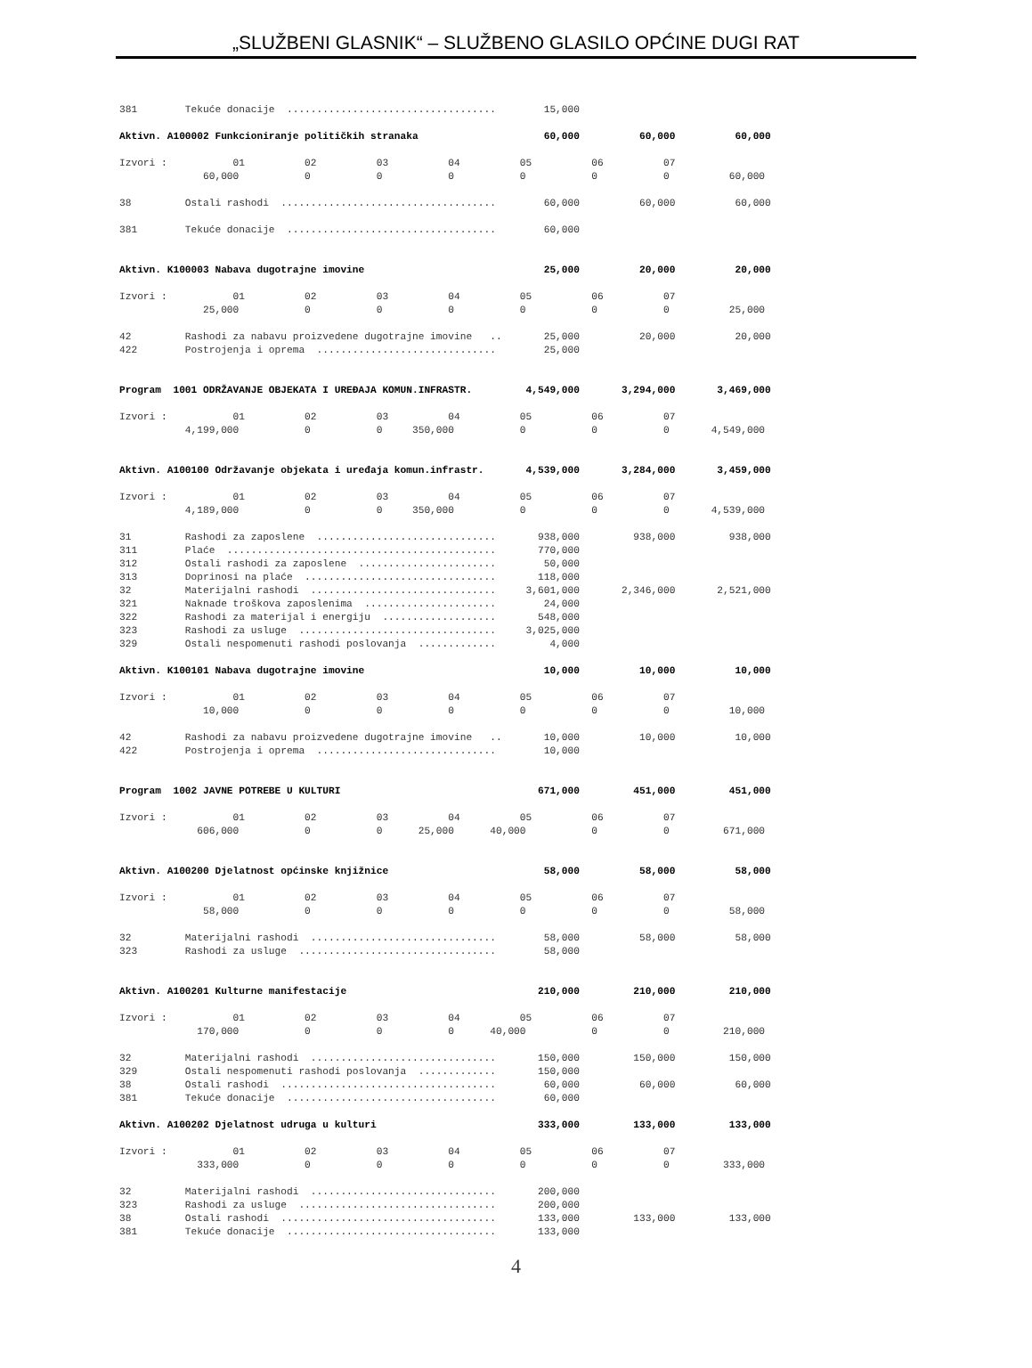„SLUŽBENI GLASNIK“ – SLUŽBENO GLASILO OPĆINE DUGI RAT
381        Tekuće donacije  ...................................        15,000

Aktivn. A100002 Funkcioniranje političkih stranaka                     60,000          60,000          60,000

Izvori :           01          02          03          04          05          06          07
              60,000           0           0           0           0           0           0          60,000

38         Ostali rashodi  ....................................        60,000          60,000          60,000

381        Tekuće donacije  ...................................        60,000


Aktivn. K100003 Nabava dugotrajne imovine                              25,000          20,000          20,000

Izvori :           01          02          03          04          05          06          07
              25,000           0           0           0           0           0           0          25,000

42         Rashodi za nabavu proizvedene dugotrajne imovine   ..       25,000          20,000          20,000
422        Postrojenja i oprema  ..............................        25,000


Program  1001 ODRŽAVANJE OBJEKATA I UREĐAJA KOMUN.INFRASTR.         4,549,000       3,294,000       3,469,000

Izvori :           01          02          03          04          05          06          07
           4,199,000           0           0     350,000           0           0           0       4,549,000


Aktivn. A100100 Održavanje objekata i uređaja komun.infrastr.       4,539,000       3,284,000       3,459,000

Izvori :           01          02          03          04          05          06          07
           4,189,000           0           0     350,000           0           0           0       4,539,000

31         Rashodi za zaposlene  ..............................       938,000         938,000         938,000
311        Plaće  .............................................       770,000
312        Ostali rashodi za zaposlene  .......................        50,000
313        Doprinosi na plaće  ................................       118,000
32         Materijalni rashodi  ...............................     3,601,000       2,346,000       2,521,000
321        Naknade troškova zaposlenima  ......................        24,000
322        Rashodi za materijal i energiju  ...................       548,000
323        Rashodi za usluge  .................................     3,025,000
329        Ostali nespomenuti rashodi poslovanja  .............         4,000

Aktivn. K100101 Nabava dugotrajne imovine                              10,000          10,000          10,000

Izvori :           01          02          03          04          05          06          07
              10,000           0           0           0           0           0           0          10,000

42         Rashodi za nabavu proizvedene dugotrajne imovine   ..       10,000          10,000          10,000
422        Postrojenja i oprema  ..............................        10,000


Program  1002 JAVNE POTREBE U KULTURI                                 671,000         451,000         451,000

Izvori :           01          02          03          04          05          06          07
             606,000           0           0      25,000      40,000           0           0         671,000


Aktivn. A100200 Djelatnost općinske knjižnice                          58,000          58,000          58,000

Izvori :           01          02          03          04          05          06          07
              58,000           0           0           0           0           0           0          58,000

32         Materijalni rashodi  ...............................        58,000          58,000          58,000
323        Rashodi za usluge  .................................        58,000


Aktivn. A100201 Kulturne manifestacije                                210,000         210,000         210,000

Izvori :           01          02          03          04          05          06          07
             170,000           0           0           0      40,000           0           0         210,000

32         Materijalni rashodi  ...............................       150,000         150,000         150,000
329        Ostali nespomenuti rashodi poslovanja  .............       150,000
38         Ostali rashodi  ....................................        60,000          60,000          60,000
381        Tekuće donacije  ...................................        60,000

Aktivn. A100202 Djelatnost udruga u kulturi                           333,000         133,000         133,000

Izvori :           01          02          03          04          05          06          07
             333,000           0           0           0           0           0           0         333,000

32         Materijalni rashodi  ...............................       200,000
323        Rashodi za usluge  .................................       200,000
38         Ostali rashodi  ....................................       133,000         133,000         133,000
381        Tekuće donacije  ...................................       133,000
4